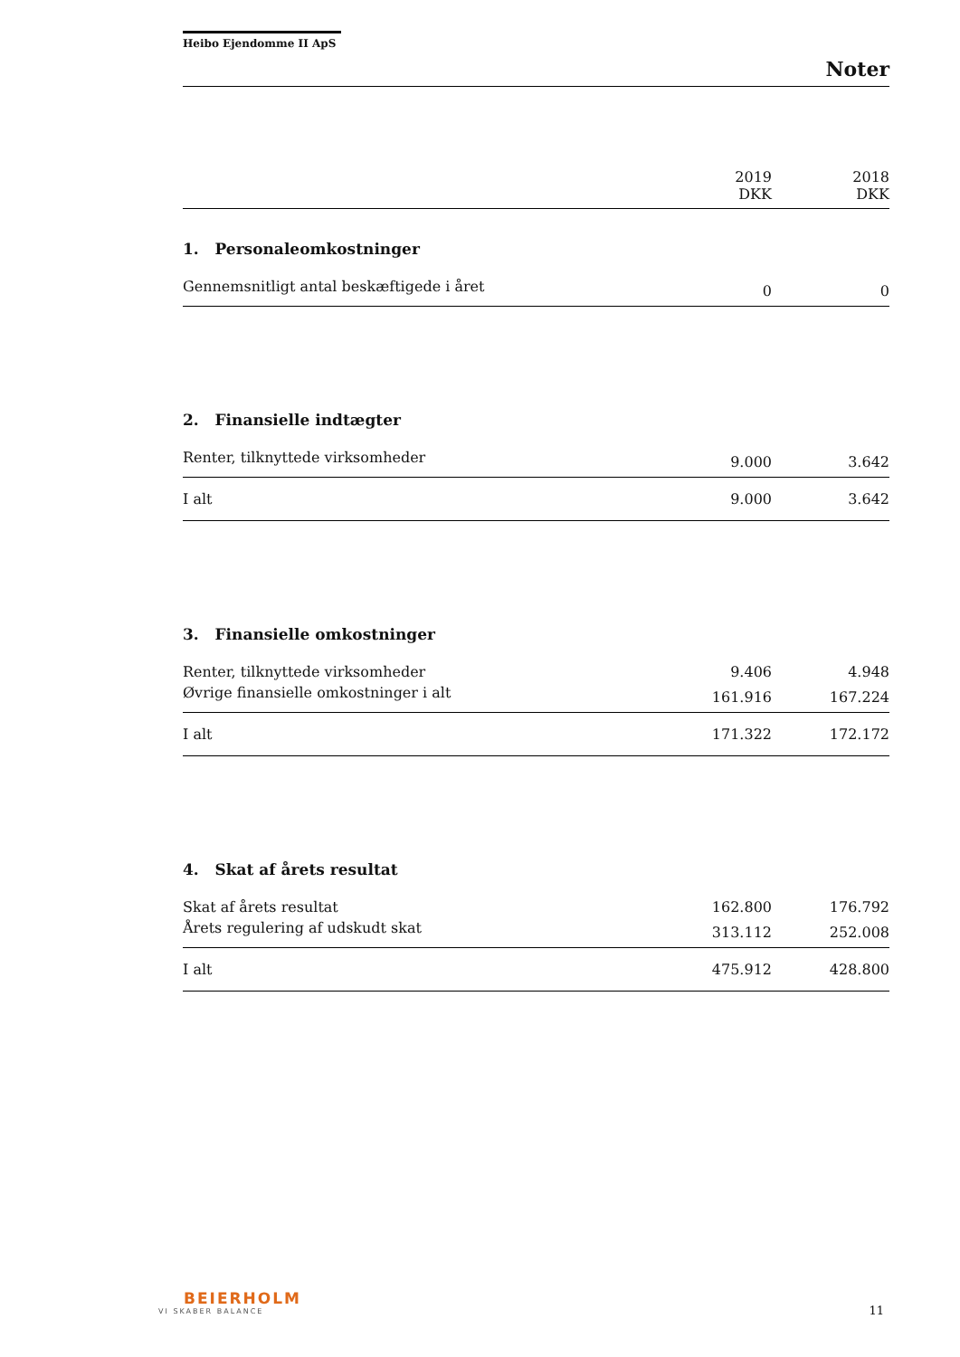Heibo Ejendomme II ApS
Noter
| | 2019 DKK | 2018 DKK |
| 1. Personaleomkostninger | | |
| Gennemsnitligt antal beskæftigede i året | 0 | 0 |
| 2. Finansielle indtægter | | |
| Renter, tilknyttede virksomheder | 9.000 | 3.642 |
| I alt | 9.000 | 3.642 |
| 3. Finansielle omkostninger | | |
| Renter, tilknyttede virksomheder | 9.406 | 4.948 |
| Øvrige finansielle omkostninger i alt | 161.916 | 167.224 |
| I alt | 171.322 | 172.172 |
| 4. Skat af årets resultat | | |
| Skat af årets resultat | 162.800 | 176.792 |
| Årets regulering af udskudt skat | 313.112 | 252.008 |
| I alt | 475.912 | 428.800 |
BEIERHOLM
VI SKABER BALANCE
11